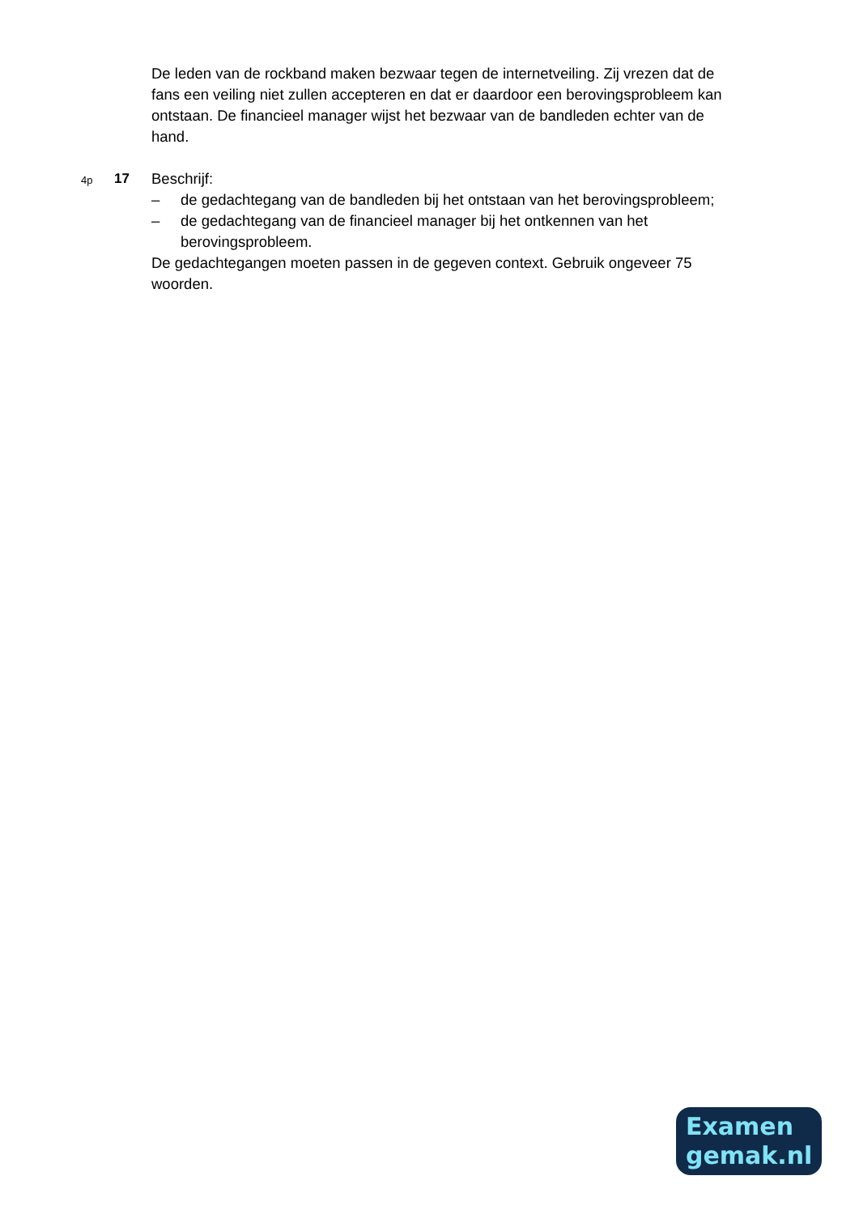De leden van de rockband maken bezwaar tegen de internetveiling. Zij vrezen dat de fans een veiling niet zullen accepteren en dat er daardoor een berovingsprobleem kan ontstaan. De financieel manager wijst het bezwaar van de bandleden echter van de hand.
4p 17
Beschrijf:
– de gedachtegang van de bandleden bij het ontstaan van het berovingsprobleem;
– de gedachtegang van de financieel manager bij het ontkennen van het berovingsprobleem.
De gedachtegangen moeten passen in de gegeven context. Gebruik ongeveer 75 woorden.
Examen
gemak.nl